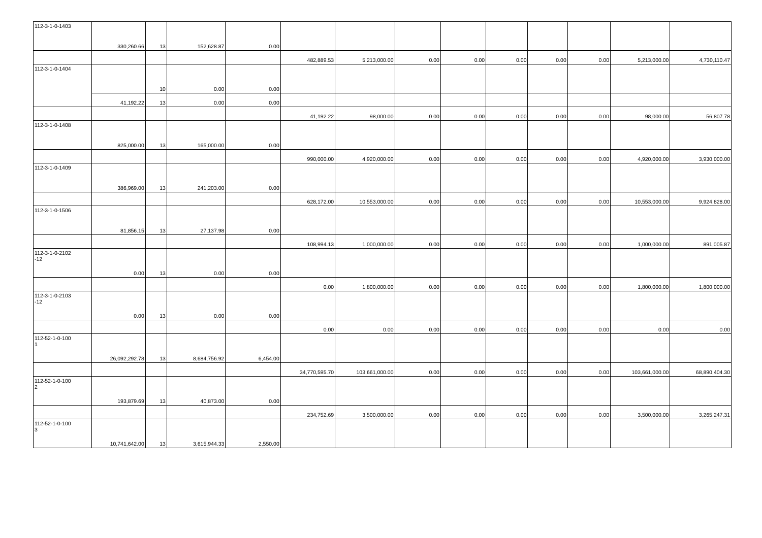| 112-3-1-0-1403 | 330,260.66 | 13 | 152,628.87 | 0.00 | | | | | | | | | |
| | | | | | 482,889.53 | 5,213,000.00 | 0.00 | 0.00 | 0.00 | 0.00 | 0.00 | 5,213,000.00 | 4,730,110.47 |
| 112-3-1-0-1404 | | 10 | 0.00 | 0.00 | | | | | | | | | |
| | 41,192.22 | 13 | 0.00 | 0.00 | | | | | | | | | |
| | | | | | 41,192.22 | 98,000.00 | 0.00 | 0.00 | 0.00 | 0.00 | 0.00 | 98,000.00 | 56,807.78 |
| 112-3-1-0-1408 | 825,000.00 | 13 | 165,000.00 | 0.00 | | | | | | | | | |
| | | | | | 990,000.00 | 4,920,000.00 | 0.00 | 0.00 | 0.00 | 0.00 | 0.00 | 4,920,000.00 | 3,930,000.00 |
| 112-3-1-0-1409 | 386,969.00 | 13 | 241,203.00 | 0.00 | | | | | | | | | |
| | | | | | 628,172.00 | 10,553,000.00 | 0.00 | 0.00 | 0.00 | 0.00 | 0.00 | 10,553,000.00 | 9,924,828.00 |
| 112-3-1-0-1506 | 81,856.15 | 13 | 27,137.98 | 0.00 | | | | | | | | | |
| | | | | | 108,994.13 | 1,000,000.00 | 0.00 | 0.00 | 0.00 | 0.00 | 0.00 | 1,000,000.00 | 891,005.87 |
| 112-3-1-0-2102 -12 | 0.00 | 13 | 0.00 | 0.00 | | | | | | | | | |
| | | | | | 0.00 | 1,800,000.00 | 0.00 | 0.00 | 0.00 | 0.00 | 0.00 | 1,800,000.00 | 1,800,000.00 |
| 112-3-1-0-2103 -12 | 0.00 | 13 | 0.00 | 0.00 | | | | | | | | | |
| | | | | | 0.00 | 0.00 | 0.00 | 0.00 | 0.00 | 0.00 | 0.00 | 0.00 | 0.00 |
| 112-52-1-0-100 1 | 26,092,292.78 | 13 | 8,684,756.92 | 6,454.00 | | | | | | | | | |
| | | | | | 34,770,595.70 | 103,661,000.00 | 0.00 | 0.00 | 0.00 | 0.00 | 0.00 | 103,661,000.00 | 68,890,404.30 |
| 112-52-1-0-100 2 | 193,879.69 | 13 | 40,873.00 | 0.00 | | | | | | | | | |
| | | | | | 234,752.69 | 3,500,000.00 | 0.00 | 0.00 | 0.00 | 0.00 | 0.00 | 3,500,000.00 | 3,265,247.31 |
| 112-52-1-0-100 3 | 10,741,642.00 | 13 | 3,615,944.33 | 2,550.00 | | | | | | | | | |